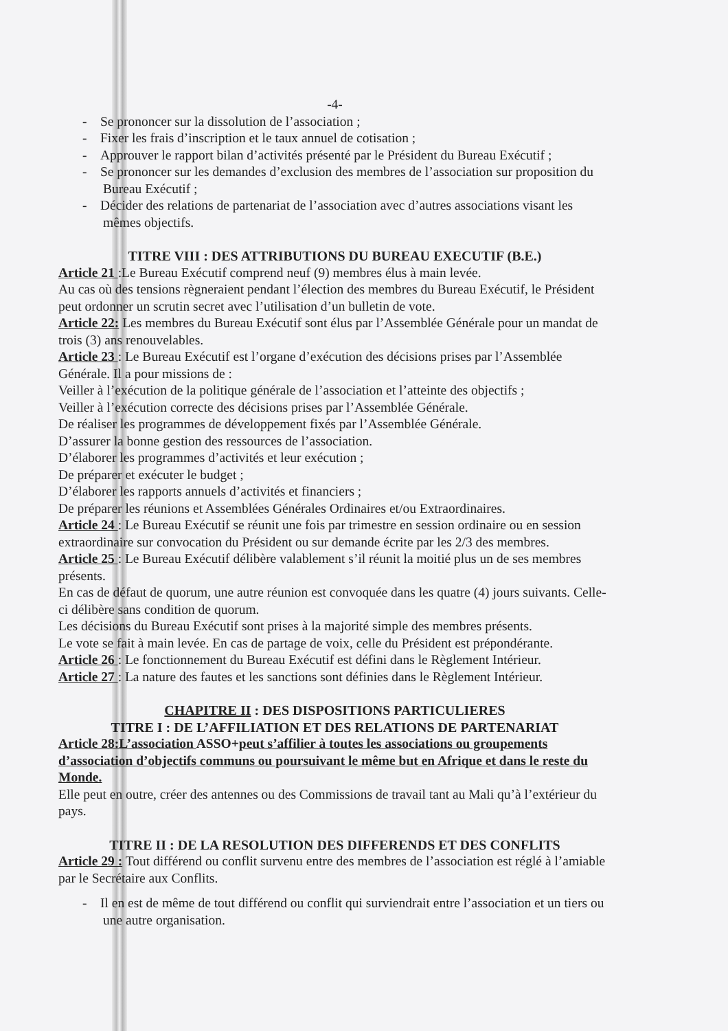-4-
- Se prononcer sur la dissolution de l’association ;
- Fixer les frais d’inscription et le taux annuel de cotisation ;
- Approuver le rapport bilan d’activités présenté par le Président du Bureau Exécutif ;
- Se prononcer sur les demandes d’exclusion des membres de l’association sur proposition du Bureau Exécutif ;
- Décider des relations de partenariat de l’association avec d’autres associations visant les mêmes objectifs.
TITRE VIII : DES ATTRIBUTIONS DU BUREAU EXECUTIF (B.E.)
Article 21 :Le Bureau Exécutif comprend neuf (9) membres élus à main levée.
Au cas où des tensions règneraient pendant l’élection des membres du Bureau Exécutif, le Président peut ordonner un scrutin secret avec l’utilisation d’un bulletin de vote.
Article 22: Les membres du Bureau Exécutif sont élus par l’Assemblée Générale pour un mandat de trois (3) ans renouvelables.
Article 23 : Le Bureau Exécutif est l’organe d’exécution des décisions prises par l’Assemblée Générale. Il a pour missions de :
Veiller à l’exécution de la politique générale de l’association et l’atteinte des objectifs ;
Veiller à l’exécution correcte des décisions prises par l’Assemblée Générale.
De réaliser les programmes de développement fixés par l’Assemblée Générale.
D’assurer la bonne gestion des ressources de l’association.
D’élaborer les programmes d’activités et leur exécution ;
De préparer et exécuter le budget ;
D’élaborer les rapports annuels d’activités et financiers ;
De préparer les réunions et Assemblées Générales Ordinaires et/ou Extraordinaires.
Article 24 : Le Bureau Exécutif se réunit une fois par trimestre en session ordinaire ou en session extraordinaire sur convocation du Président ou sur demande écrite par les 2/3 des membres.
Article 25 : Le Bureau Exécutif délibère valablement s’il réunit la moitié plus un de ses membres présents.
En cas de défaut de quorum, une autre réunion est convoquée dans les quatre (4) jours suivants. Celle-ci délibère sans condition de quorum.
Les décisions du Bureau Exécutif sont prises à la majorité simple des membres présents.
Le vote se fait à main levée. En cas de partage de voix, celle du Président est prépondérante.
Article 26 : Le fonctionnement du Bureau Exécutif est défini dans le Règlement Intérieur.
Article 27 : La nature des fautes et les sanctions sont définies dans le Règlement Intérieur.
CHAPITRE II : DES DISPOSITIONS PARTICULIERES
TITRE I : DE L’AFFILIATION ET DES RELATIONS DE PARTENARIAT
Article 28:L’association ASSO+peut s’affilier à toutes les associations ou groupements d’association d’objectifs communs ou poursuivant le même but en Afrique et dans le reste du Monde.
Elle peut en outre, créer des antennes ou des Commissions de travail tant au Mali qu’à l’extérieur du pays.
TITRE II : DE LA RESOLUTION DES DIFFERENDS ET DES CONFLITS
Article 29 : Tout différend ou conflit survenu entre des membres de l’association est réglé à l’amiable par le Secrétaire aux Conflits.
- Il en est de même de tout différend ou conflit qui surviendrait entre l’association et un tiers ou une autre organisation.